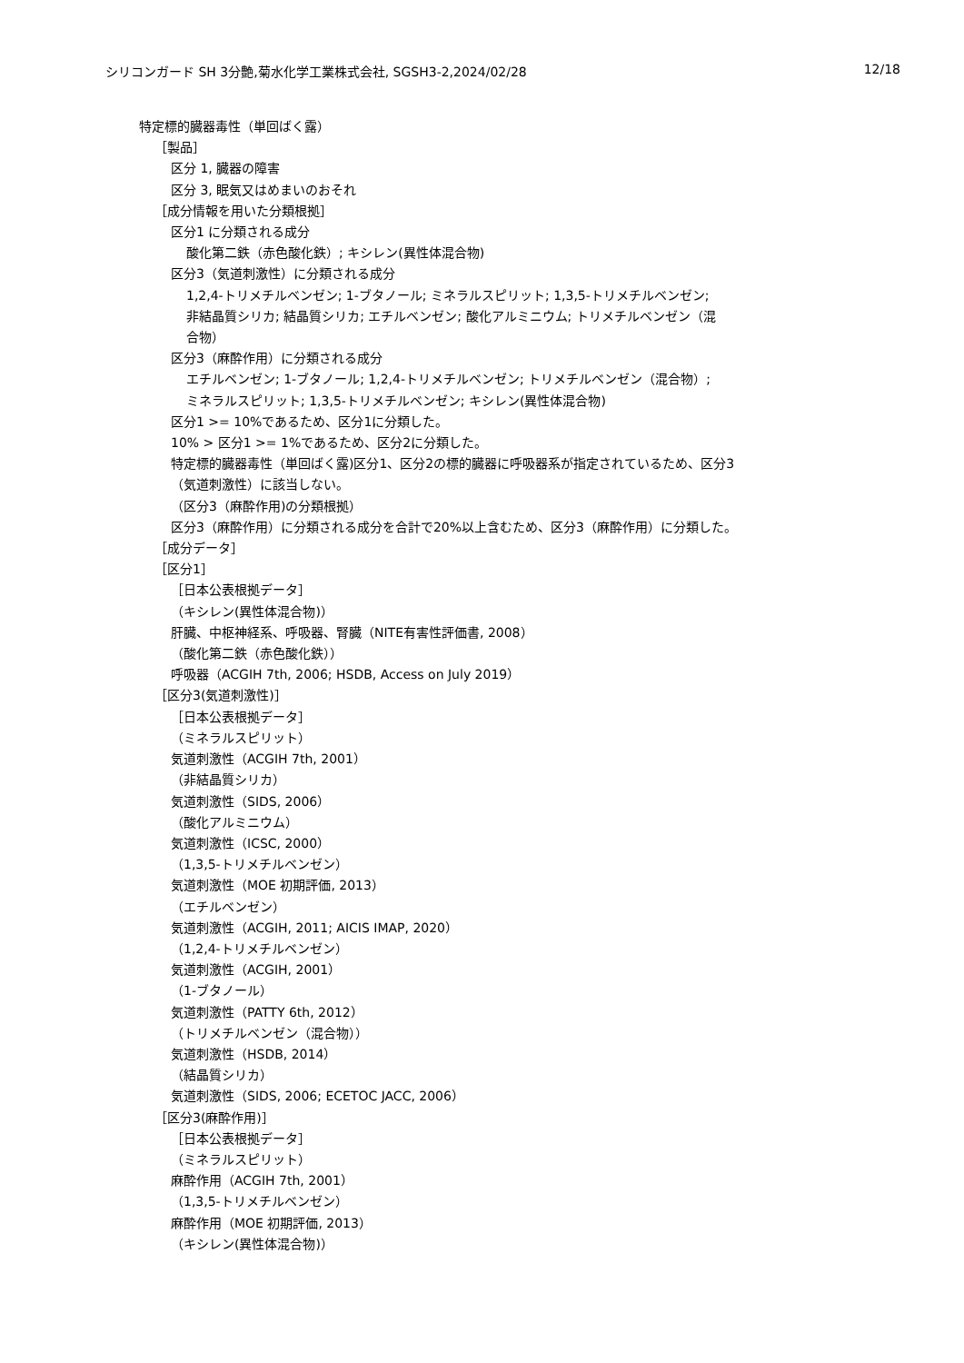シリコンガード SH 3分艶,菊水化学工業株式会社, SGSH3-2,2024/02/28 12/18
特定標的臓器毒性（単回ばく露）
［製品］
区分 1, 臓器の障害
区分 3, 眠気又はめまいのおそれ
［成分情報を用いた分類根拠］
区分1 に分類される成分
酸化第二鉄（赤色酸化鉄）; キシレン(異性体混合物)
区分3（気道刺激性）に分類される成分
1,2,4-トリメチルベンゼン; 1-ブタノール; ミネラルスピリット; 1,3,5-トリメチルベンゼン;
非結晶質シリカ; 結晶質シリカ; エチルベンゼン; 酸化アルミニウム; トリメチルベンゼン（混
合物）
区分3（麻酔作用）に分類される成分
エチルベンゼン; 1-ブタノール; 1,2,4-トリメチルベンゼン; トリメチルベンゼン（混合物）;
ミネラルスピリット; 1,3,5-トリメチルベンゼン; キシレン(異性体混合物)
区分1 >= 10%であるため、区分1に分類した。
10% > 区分1 >= 1%であるため、区分2に分類した。
特定標的臓器毒性（単回ばく露)区分1、区分2の標的臓器に呼吸器系が指定されているため、区分3
（気道刺激性）に該当しない。
（区分3（麻酔作用)の分類根拠）
区分3（麻酔作用）に分類される成分を合計で20%以上含むため、区分3（麻酔作用）に分類した。
［成分データ］
［区分1］
［日本公表根拠データ］
（キシレン(異性体混合物)）
肝臓、中枢神経系、呼吸器、腎臓（NITE有害性評価書, 2008）
（酸化第二鉄（赤色酸化鉄））
呼吸器（ACGIH 7th, 2006; HSDB, Access on July 2019）
［区分3(気道刺激性)］
［日本公表根拠データ］
（ミネラルスピリット）
気道刺激性（ACGIH 7th, 2001）
（非結晶質シリカ）
気道刺激性（SIDS, 2006）
（酸化アルミニウム）
気道刺激性（ICSC, 2000）
（1,3,5-トリメチルベンゼン）
気道刺激性（MOE 初期評価, 2013）
（エチルベンゼン）
気道刺激性（ACGIH, 2011; AICIS IMAP, 2020）
（1,2,4-トリメチルベンゼン）
気道刺激性（ACGIH, 2001）
（1-ブタノール）
気道刺激性（PATTY 6th, 2012）
（トリメチルベンゼン（混合物））
気道刺激性（HSDB, 2014）
（結晶質シリカ）
気道刺激性（SIDS, 2006; ECETOC JACC, 2006）
［区分3(麻酔作用)］
［日本公表根拠データ］
（ミネラルスピリット）
麻酔作用（ACGIH 7th, 2001）
（1,3,5-トリメチルベンゼン）
麻酔作用（MOE 初期評価, 2013）
（キシレン(異性体混合物)）